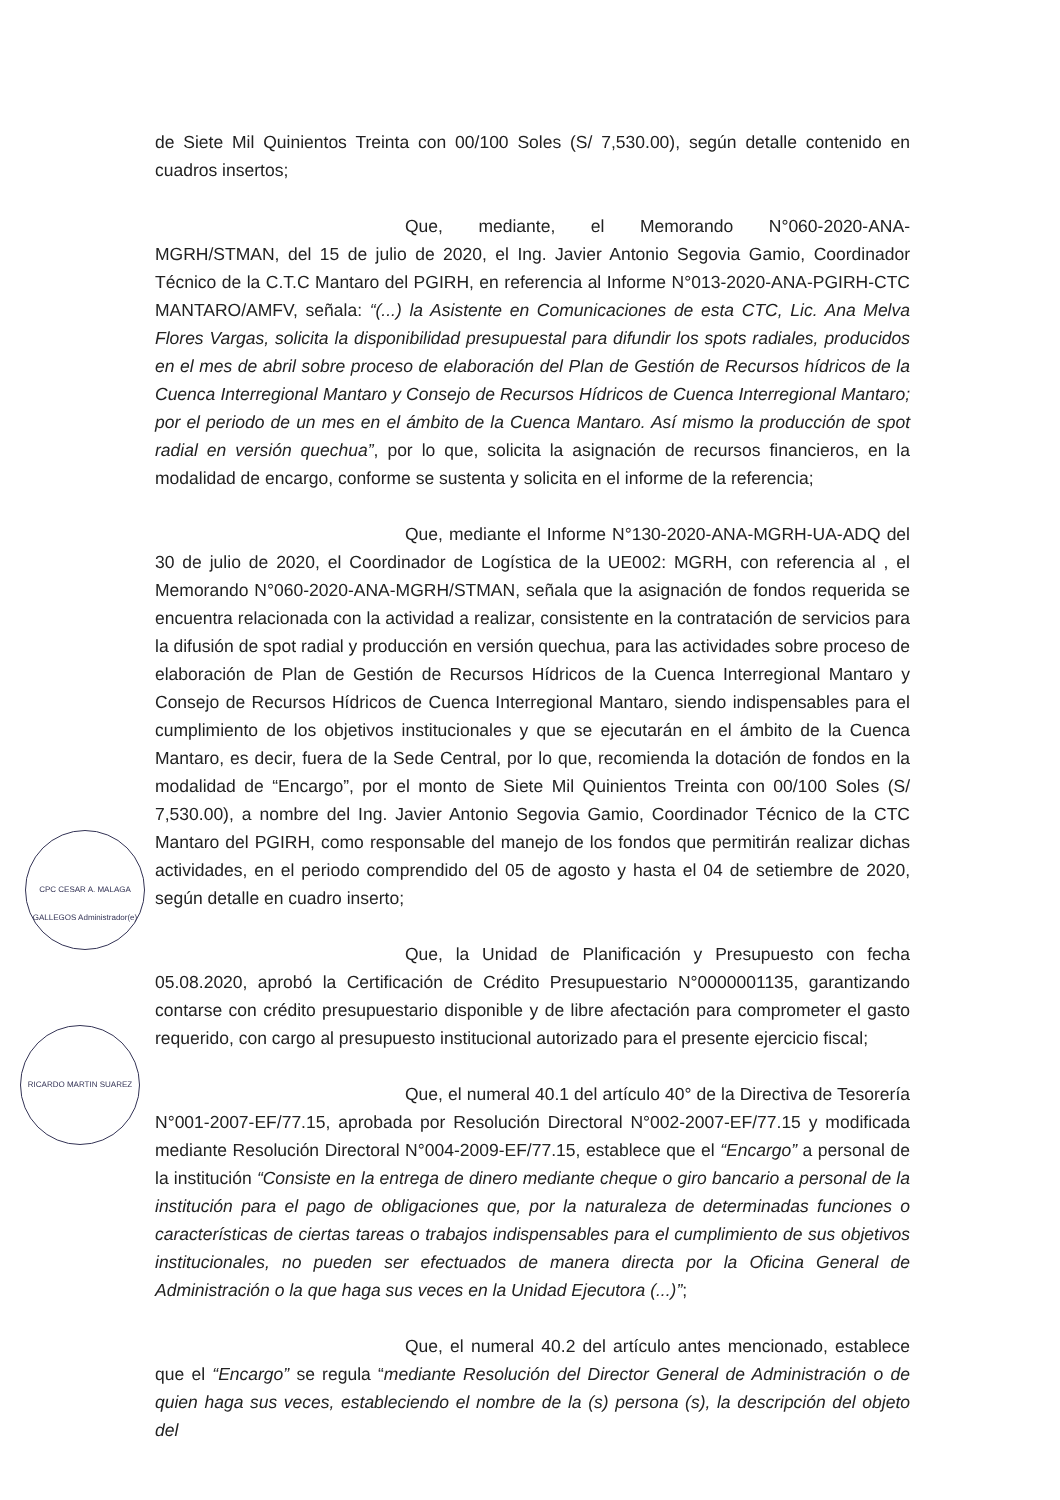de Siete Mil Quinientos Treinta con 00/100 Soles (S/ 7,530.00), según detalle contenido en cuadros insertos;
Que, mediante, el Memorando N°060-2020-ANA-MGRH/STMAN, del 15 de julio de 2020, el Ing. Javier Antonio Segovia Gamio, Coordinador Técnico de la C.T.C Mantaro del PGIRH, en referencia al Informe N°013-2020-ANA-PGIRH-CTC MANTARO/AMFV, señala: “(...) la Asistente en Comunicaciones de esta CTC, Lic. Ana Melva Flores Vargas, solicita la disponibilidad presupuestal para difundir los spots radiales, producidos en el mes de abril sobre proceso de elaboración del Plan de Gestión de Recursos hídricos de la Cuenca Interregional Mantaro y Consejo de Recursos Hídricos de Cuenca Interregional Mantaro; por el periodo de un mes en el ámbito de la Cuenca Mantaro. Así mismo la producción de spot radial en versión quechua”, por lo que, solicita la asignación de recursos financieros, en la modalidad de encargo, conforme se sustenta y solicita en el informe de la referencia;
Que, mediante el Informe N°130-2020-ANA-MGRH-UA-ADQ del 30 de julio de 2020, el Coordinador de Logística de la UE002: MGRH, con referencia al , el Memorando N°060-2020-ANA-MGRH/STMAN, señala que la asignación de fondos requerida se encuentra relacionada con la actividad a realizar, consistente en la contratación de servicios para la difusión de spot radial y producción en versión quechua, para las actividades sobre proceso de elaboración de Plan de Gestión de Recursos Hídricos de la Cuenca Interregional Mantaro y Consejo de Recursos Hídricos de Cuenca Interregional Mantaro, siendo indispensables para el cumplimiento de los objetivos institucionales y que se ejecutarán en el ámbito de la Cuenca Mantaro, es decir, fuera de la Sede Central, por lo que, recomienda la dotación de fondos en la modalidad de “Encargo”, por el monto de Siete Mil Quinientos Treinta con 00/100 Soles (S/ 7,530.00), a nombre del Ing. Javier Antonio Segovia Gamio, Coordinador Técnico de la CTC Mantaro del PGIRH, como responsable del manejo de los fondos que permitirán realizar dichas actividades, en el periodo comprendido del 05 de agosto y hasta el 04 de setiembre de 2020, según detalle en cuadro inserto;
Que, la Unidad de Planificación y Presupuesto con fecha 05.08.2020, aprobó la Certificación de Crédito Presupuestario N°0000001135, garantizando contarse con crédito presupuestario disponible y de libre afectación para comprometer el gasto requerido, con cargo al presupuesto institucional autorizado para el presente ejercicio fiscal;
Que, el numeral 40.1 del artículo 40° de la Directiva de Tesorería N°001-2007-EF/77.15, aprobada por Resolución Directoral N°002-2007-EF/77.15 y modificada mediante Resolución Directoral N°004-2009-EF/77.15, establece que el “Encargo” a personal de la institución “Consiste en la entrega de dinero mediante cheque o giro bancario a personal de la institución para el pago de obligaciones que, por la naturaleza de determinadas funciones o características de ciertas tareas o trabajos indispensables para el cumplimiento de sus objetivos institucionales, no pueden ser efectuados de manera directa por la Oficina General de Administración o la que haga sus veces en la Unidad Ejecutora (...)”;
Que, el numeral 40.2 del artículo antes mencionado, establece que el “Encargo” se regula “mediante Resolución del Director General de Administración o de quien haga sus veces, estableciendo el nombre de la (s) persona (s), la descripción del objeto del
CPC CESAR A. MALAGA GALLEGOS Administrador(e)
RICARDO MARTIN SUAREZ